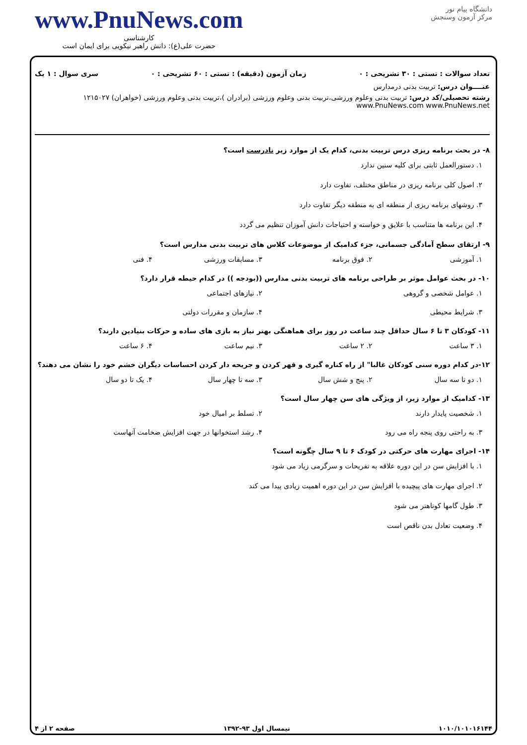دانشگاه پیام نور
مرکز آزمون وسنجش
www.PnuNews.com
کارشناسی
حضرت علی(ع): دانش راهبر نیکویی برای ایمان است
تعداد سوالات : تستی : ۳۰ تشریحی : ۰ زمان آزمون (دقیقه) : تستی : ۶۰ تشریحی : ۰ سری سوال : ۱ یک
عنــــوان درس: تربیت بدنی درمدارس
رشته تحصیلی/کد درس: تربیت بدنی وعلوم ورزشی،تربیت بدنی وعلوم ورزشی (برادران )،تربیت بدنی وعلوم ورزشی (خواهران) ۱۲۱۵۰۲۷ www.PnuNews.com www.PnuNews.net
۸- در بحث برنامه ریزی درس تربیت بدنی، کدام یک از موارد زیر نادرست است؟
۱. دستورالعمل ثابتی برای کلیه سنین ندارد
۲. اصول کلی برنامه ریزی در مناطق مختلف، تفاوت دارد
۳. روشهای برنامه ریزی از منطقه ای به منطقه دیگر تفاوت دارد
۴. این برنامه ها متناسب با علایق و خواسته و احتیاجات دانش آموزان تنظیم می گردد
۹- ارتقای سطح آمادگی جسمانی، جزء کدامیک از موضوعات کلاس های تربیت بدنی مدارس است؟
۱. آموزشی ۲. فوق برنامه ۳. مسابقات ورزشی ۴. فنی
۱۰- در بحث عوامل موثر بر طراحی برنامه های تربیت بدنی مدارس ((بودجه )) در کدام حیطه قرار دارد؟
۱. عوامل شخصی و گروهی ۲. نیازهای اجتماعی
۳. شرایط محیطی ۴. سازمان و مقررات دولتی
۱۱- کودکان ۳ تا ۶ سال حداقل چند ساعت در روز برای هماهنگی بهتر نیاز به بازی های ساده و حرکات بنیادین دارند؟
۱. ۳ ساعت ۲. ۲ ساعت ۳. نیم ساعت ۴. ۶ ساعت
۱۲-در کدام دوره سنی کودکان غالبا" از راه کناره گیری و قهر کردن و جریحه دار کردن احساسات دیگران خشم خود را نشان می دهند؟
۱. دو تا سه سال ۲. پنج و شش سال ۳. سه تا چهار سال ۴. یک تا دو سال
۱۳- کدامیک از موارد زیر، از ویژگی های سن چهار سال است؟
۱. شخصیت پایدار دارند ۲. تسلط بر امیال خود
۳. به راحتی روی پنجه راه می رود ۴. رشد استخوانها در جهت افزایش ضخامت آنهاست
۱۴- اجرای مهارت های حرکتی در کودک ۶ تا ۹ سال چگونه است؟
۱. با افزایش سن در این دوره علاقه به تفریحات و سرگرمی زیاد می شود
۲. اجرای مهارت های پیچیده با افزایش سن در این دوره اهمیت زیادی پیدا می کند
۳. طول گامها کوتاهتر می شود
۴. وضعیت تعادل بدن ناقص است
۱۰۱۰/۱۰۱۰۱۶۱۴۴ نیمسال اول ۹۳-۱۳۹۲ صفحه ۲ از ۴